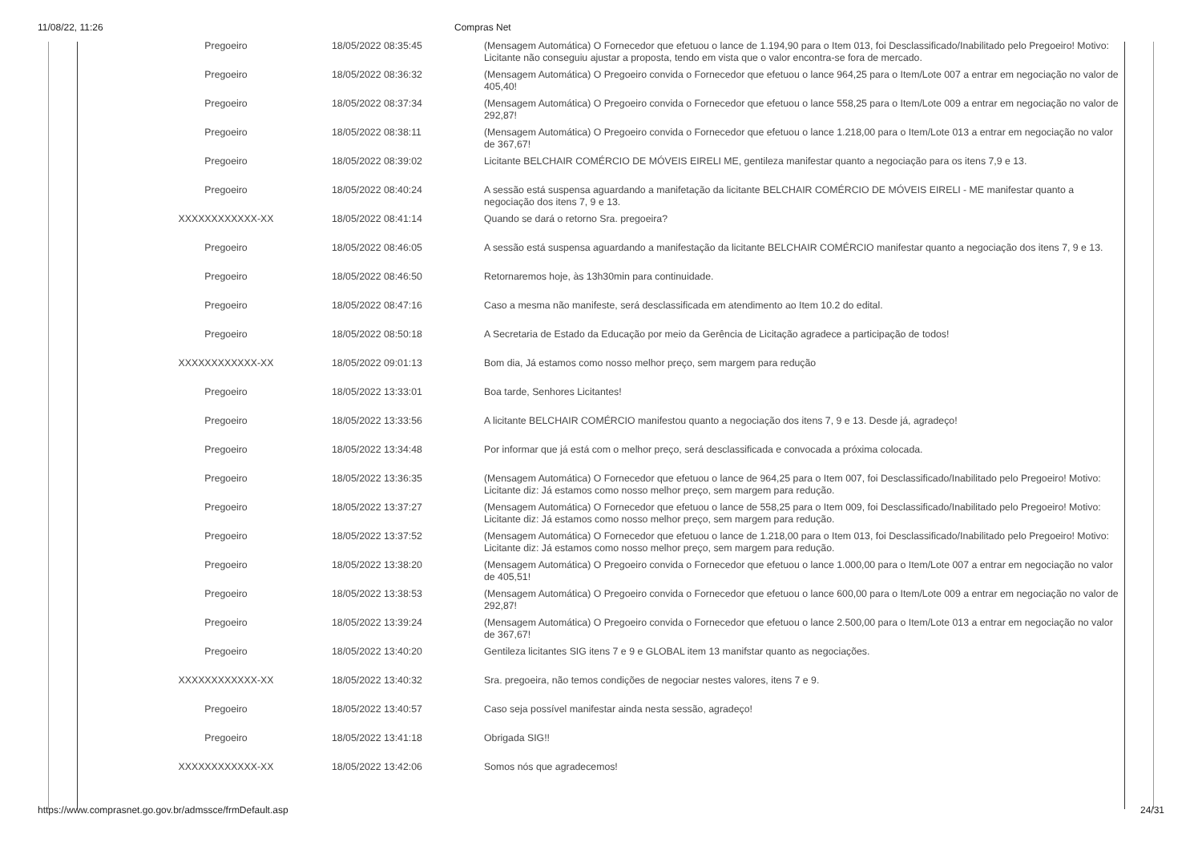11/08/22, 11:26 Compras Net
| Pregoeiro | 18/05/2022 08:35:45 | (Mensagem Automática) O Fornecedor que efetuou o lance de 1.194,90 para o Item 013, foi Desclassificado/Inabilitado pelo Pregoeiro! Motivo: Licitante não conseguiu ajustar a proposta, tendo em vista que o valor encontra-se fora de mercado. |
| Pregoeiro | 18/05/2022 08:36:32 | (Mensagem Automática) O Pregoeiro convida o Fornecedor que efetuou o lance 964,25 para o Item/Lote 007 a entrar em negociação no valor de 405,40! |
| Pregoeiro | 18/05/2022 08:37:34 | (Mensagem Automática) O Pregoeiro convida o Fornecedor que efetuou o lance 558,25 para o Item/Lote 009 a entrar em negociação no valor de 292,87! |
| Pregoeiro | 18/05/2022 08:38:11 | (Mensagem Automática) O Pregoeiro convida o Fornecedor que efetuou o lance 1.218,00 para o Item/Lote 013 a entrar em negociação no valor de 367,67! |
| Pregoeiro | 18/05/2022 08:39:02 | Licitante BELCHAIR COMÉRCIO DE MÓVEIS EIRELI ME, gentileza manifestar quanto a negociação para os itens 7,9 e 13. |
| Pregoeiro | 18/05/2022 08:40:24 | A sessão está suspensa aguardando a manifetação da licitante BELCHAIR COMÉRCIO DE MÓVEIS EIRELI - ME manifestar quanto a negociação dos itens 7, 9 e 13. |
| XXXXXXXXXXXX-XX | 18/05/2022 08:41:14 | Quando se dará o retorno Sra. pregoeira? |
| Pregoeiro | 18/05/2022 08:46:05 | A sessão está suspensa aguardando a manifestação da licitante BELCHAIR COMÉRCIO manifestar quanto a negociação dos itens 7, 9 e 13. |
| Pregoeiro | 18/05/2022 08:46:50 | Retornaremos hoje, às 13h30min para continuidade. |
| Pregoeiro | 18/05/2022 08:47:16 | Caso a mesma não manifeste, será desclassificada em atendimento ao Item 10.2 do edital. |
| Pregoeiro | 18/05/2022 08:50:18 | A Secretaria de Estado da Educação por meio da Gerência de Licitação agradece a participação de todos! |
| XXXXXXXXXXXX-XX | 18/05/2022 09:01:13 | Bom dia, Já estamos como nosso melhor preço, sem margem para redução |
| Pregoeiro | 18/05/2022 13:33:01 | Boa tarde, Senhores Licitantes! |
| Pregoeiro | 18/05/2022 13:33:56 | A licitante BELCHAIR COMÉRCIO manifestou quanto a negociação dos itens 7, 9 e 13. Desde já, agradeço! |
| Pregoeiro | 18/05/2022 13:34:48 | Por informar que já está com o melhor preço, será desclassificada e convocada a próxima colocada. |
| Pregoeiro | 18/05/2022 13:36:35 | (Mensagem Automática) O Fornecedor que efetuou o lance de 964,25 para o Item 007, foi Desclassificado/Inabilitado pelo Pregoeiro! Motivo: Licitante diz: Já estamos como nosso melhor preço, sem margem para redução. |
| Pregoeiro | 18/05/2022 13:37:27 | (Mensagem Automática) O Fornecedor que efetuou o lance de 558,25 para o Item 009, foi Desclassificado/Inabilitado pelo Pregoeiro! Motivo: Licitante diz: Já estamos como nosso melhor preço, sem margem para redução. |
| Pregoeiro | 18/05/2022 13:37:52 | (Mensagem Automática) O Fornecedor que efetuou o lance de 1.218,00 para o Item 013, foi Desclassificado/Inabilitado pelo Pregoeiro! Motivo: Licitante diz: Já estamos como nosso melhor preço, sem margem para redução. |
| Pregoeiro | 18/05/2022 13:38:20 | (Mensagem Automática) O Pregoeiro convida o Fornecedor que efetuou o lance 1.000,00 para o Item/Lote 007 a entrar em negociação no valor de 405,51! |
| Pregoeiro | 18/05/2022 13:38:53 | (Mensagem Automática) O Pregoeiro convida o Fornecedor que efetuou o lance 600,00 para o Item/Lote 009 a entrar em negociação no valor de 292,87! |
| Pregoeiro | 18/05/2022 13:39:24 | (Mensagem Automática) O Pregoeiro convida o Fornecedor que efetuou o lance 2.500,00 para o Item/Lote 013 a entrar em negociação no valor de 367,67! |
| Pregoeiro | 18/05/2022 13:40:20 | Gentileza licitantes SIG itens 7 e 9 e GLOBAL item 13 manifstar quanto as negociações. |
| XXXXXXXXXXXX-XX | 18/05/2022 13:40:32 | Sra. pregoeira, não temos condições de negociar nestes valores, itens 7 e 9. |
| Pregoeiro | 18/05/2022 13:40:57 | Caso seja possível manifestar ainda nesta sessão, agradeço! |
| Pregoeiro | 18/05/2022 13:41:18 | Obrigada SIG!! |
| XXXXXXXXXXXX-XX | 18/05/2022 13:42:06 | Somos nós que agradecemos! |
https://www.comprasnet.go.gov.br/admssce/frmDefault.asp 24/31